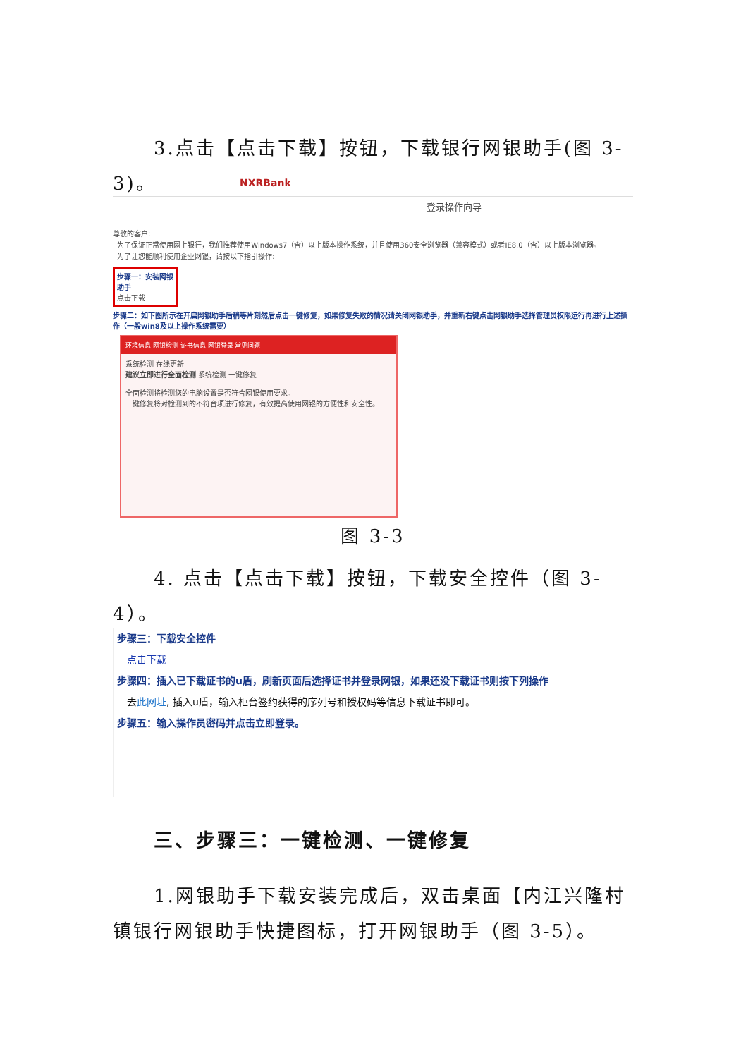3.点击【点击下载】按钮，下载银行网银助手(图 3-3)。
NXRBank
登录操作向导
尊敬的客户:
为了保证正常使用网上银行，我们推荐使用Windows7（含）以上版本操作系统，并且使用360安全浏览器（兼容模式）或者IE8.0（含）以上版本浏览器。
为了让您能顺利使用企业网银，请按以下指引操作:
步骤一：安装网银助手
点击下载
步骤二：如下图所示在开启网银助手后稍等片刻然后点击一键修复，如果修复失败的情况请关闭网银助手，并重新右键点击网银助手选择管理员权限运行再进行上述操作（一般win8及以上操作系统需要）
环境信息 网银检测 证书信息 网银登录 常见问题
系统检测 在线更新
建议立即进行全面检测 系统检测 一键修复
全面检测将检测您的电脑设置是否符合网银使用要求。
一键修复将对检测到的不符合项进行修复，有效提高使用网银的方便性和安全性。
图 3-3
4. 点击【点击下载】按钮，下载安全控件（图 3-4）。
步骤三：下载安全控件
点击下载
步骤四：插入已下载证书的u盾，刷新页面后选择证书并登录网银，如果还没下载证书则按下列操作
去此网址, 插入u盾，输入柜台签约获得的序列号和授权码等信息下载证书即可。
步骤五：输入操作员密码并点击立即登录。
三、步骤三：一键检测、一键修复
1.网银助手下载安装完成后，双击桌面【内江兴隆村镇银行网银助手快捷图标，打开网银助手（图 3-5）。